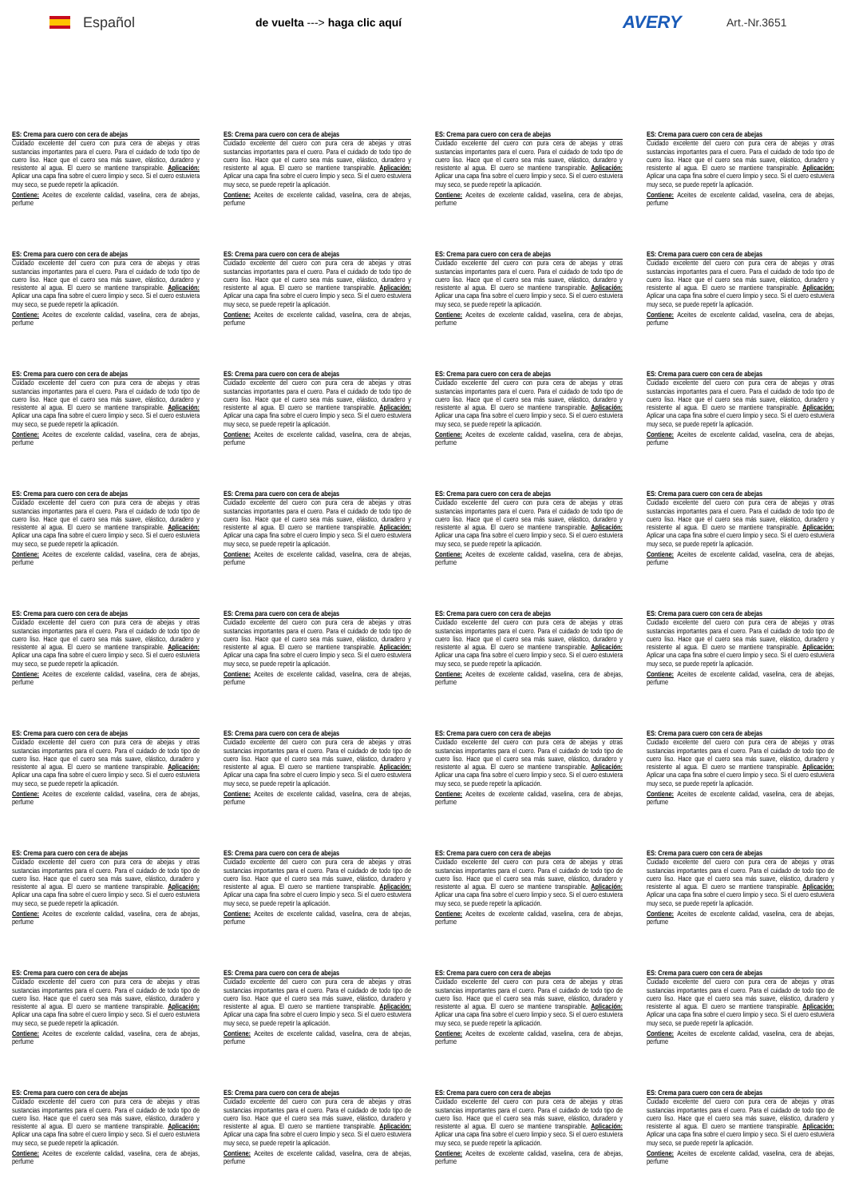Español
de vuelta ---> haga clic aquí
AVERY
Art.-Nr.3651
ES: Crema para cuero con cera de abejas
Cuidado excelente del cuero con pura cera de abejas y otras sustancias importantes para el cuero. Para el cuidado de todo tipo de cuero liso. Hace que el cuero sea más suave, elástico, duradero y resistente al agua. El cuero se mantiene transpirable. Aplicación: Aplicar una capa fina sobre el cuero limpio y seco. Si el cuero estuviera muy seco, se puede repetir la aplicación.
Contiene: Aceites de excelente calidad, vaselina, cera de abejas, perfume
ES: Crema para cuero con cera de abejas
Cuidado excelente del cuero con pura cera de abejas y otras sustancias importantes para el cuero. Para el cuidado de todo tipo de cuero liso. Hace que el cuero sea más suave, elástico, duradero y resistente al agua. El cuero se mantiene transpirable. Aplicación: Aplicar una capa fina sobre el cuero limpio y seco. Si el cuero estuviera muy seco, se puede repetir la aplicación.
Contiene: Aceites de excelente calidad, vaselina, cera de abejas, perfume
ES: Crema para cuero con cera de abejas
Cuidado excelente del cuero con pura cera de abejas y otras sustancias importantes para el cuero. Para el cuidado de todo tipo de cuero liso. Hace que el cuero sea más suave, elástico, duradero y resistente al agua. El cuero se mantiene transpirable. Aplicación: Aplicar una capa fina sobre el cuero limpio y seco. Si el cuero estuviera muy seco, se puede repetir la aplicación.
Contiene: Aceites de excelente calidad, vaselina, cera de abejas, perfume
ES: Crema para cuero con cera de abejas
Cuidado excelente del cuero con pura cera de abejas y otras sustancias importantes para el cuero. Para el cuidado de todo tipo de cuero liso. Hace que el cuero sea más suave, elástico, duradero y resistente al agua. El cuero se mantiene transpirable. Aplicación: Aplicar una capa fina sobre el cuero limpio y seco. Si el cuero estuviera muy seco, se puede repetir la aplicación.
Contiene: Aceites de excelente calidad, vaselina, cera de abejas, perfume
ES: Crema para cuero con cera de abejas
Cuidado excelente del cuero con pura cera de abejas y otras sustancias importantes para el cuero. Para el cuidado de todo tipo de cuero liso. Hace que el cuero sea más suave, elástico, duradero y resistente al agua. El cuero se mantiene transpirable. Aplicación: Aplicar una capa fina sobre el cuero limpio y seco. Si el cuero estuviera muy seco, se puede repetir la aplicación.
Contiene: Aceites de excelente calidad, vaselina, cera de abejas, perfume
ES: Crema para cuero con cera de abejas
Cuidado excelente del cuero con pura cera de abejas y otras sustancias importantes para el cuero. Para el cuidado de todo tipo de cuero liso. Hace que el cuero sea más suave, elástico, duradero y resistente al agua. El cuero se mantiene transpirable. Aplicación: Aplicar una capa fina sobre el cuero limpio y seco. Si el cuero estuviera muy seco, se puede repetir la aplicación.
Contiene: Aceites de excelente calidad, vaselina, cera de abejas, perfume
ES: Crema para cuero con cera de abejas
Cuidado excelente del cuero con pura cera de abejas y otras sustancias importantes para el cuero. Para el cuidado de todo tipo de cuero liso. Hace que el cuero sea más suave, elástico, duradero y resistente al agua. El cuero se mantiene transpirable. Aplicación: Aplicar una capa fina sobre el cuero limpio y seco. Si el cuero estuviera muy seco, se puede repetir la aplicación.
Contiene: Aceites de excelente calidad, vaselina, cera de abejas, perfume
ES: Crema para cuero con cera de abejas
Cuidado excelente del cuero con pura cera de abejas y otras sustancias importantes para el cuero. Para el cuidado de todo tipo de cuero liso. Hace que el cuero sea más suave, elástico, duradero y resistente al agua. El cuero se mantiene transpirable. Aplicación: Aplicar una capa fina sobre el cuero limpio y seco. Si el cuero estuviera muy seco, se puede repetir la aplicación.
Contiene: Aceites de excelente calidad, vaselina, cera de abejas, perfume
ES: Crema para cuero con cera de abejas
Cuidado excelente del cuero con pura cera de abejas y otras sustancias importantes para el cuero. Para el cuidado de todo tipo de cuero liso. Hace que el cuero sea más suave, elástico, duradero y resistente al agua. El cuero se mantiene transpirable. Aplicación: Aplicar una capa fina sobre el cuero limpio y seco. Si el cuero estuviera muy seco, se puede repetir la aplicación.
Contiene: Aceites de excelente calidad, vaselina, cera de abejas, perfume
ES: Crema para cuero con cera de abejas
Cuidado excelente del cuero con pura cera de abejas y otras sustancias importantes para el cuero. Para el cuidado de todo tipo de cuero liso. Hace que el cuero sea más suave, elástico, duradero y resistente al agua. El cuero se mantiene transpirable. Aplicación: Aplicar una capa fina sobre el cuero limpio y seco. Si el cuero estuviera muy seco, se puede repetir la aplicación.
Contiene: Aceites de excelente calidad, vaselina, cera de abejas, perfume
ES: Crema para cuero con cera de abejas
Cuidado excelente del cuero con pura cera de abejas y otras sustancias importantes para el cuero. Para el cuidado de todo tipo de cuero liso. Hace que el cuero sea más suave, elástico, duradero y resistente al agua. El cuero se mantiene transpirable. Aplicación: Aplicar una capa fina sobre el cuero limpio y seco. Si el cuero estuviera muy seco, se puede repetir la aplicación.
Contiene: Aceites de excelente calidad, vaselina, cera de abejas, perfume
ES: Crema para cuero con cera de abejas
Cuidado excelente del cuero con pura cera de abejas y otras sustancias importantes para el cuero. Para el cuidado de todo tipo de cuero liso. Hace que el cuero sea más suave, elástico, duradero y resistente al agua. El cuero se mantiene transpirable. Aplicación: Aplicar una capa fina sobre el cuero limpio y seco. Si el cuero estuviera muy seco, se puede repetir la aplicación.
Contiene: Aceites de excelente calidad, vaselina, cera de abejas, perfume
ES: Crema para cuero con cera de abejas
Cuidado excelente del cuero con pura cera de abejas y otras sustancias importantes para el cuero. Para el cuidado de todo tipo de cuero liso. Hace que el cuero sea más suave, elástico, duradero y resistente al agua. El cuero se mantiene transpirable. Aplicación: Aplicar una capa fina sobre el cuero limpio y seco. Si el cuero estuviera muy seco, se puede repetir la aplicación.
Contiene: Aceites de excelente calidad, vaselina, cera de abejas, perfume
ES: Crema para cuero con cera de abejas
Cuidado excelente del cuero con pura cera de abejas y otras sustancias importantes para el cuero. Para el cuidado de todo tipo de cuero liso. Hace que el cuero sea más suave, elástico, duradero y resistente al agua. El cuero se mantiene transpirable. Aplicación: Aplicar una capa fina sobre el cuero limpio y seco. Si el cuero estuviera muy seco, se puede repetir la aplicación.
Contiene: Aceites de excelente calidad, vaselina, cera de abejas, perfume
ES: Crema para cuero con cera de abejas
Cuidado excelente del cuero con pura cera de abejas y otras sustancias importantes para el cuero. Para el cuidado de todo tipo de cuero liso. Hace que el cuero sea más suave, elástico, duradero y resistente al agua. El cuero se mantiene transpirable. Aplicación: Aplicar una capa fina sobre el cuero limpio y seco. Si el cuero estuviera muy seco, se puede repetir la aplicación.
Contiene: Aceites de excelente calidad, vaselina, cera de abejas, perfume
ES: Crema para cuero con cera de abejas
Cuidado excelente del cuero con pura cera de abejas y otras sustancias importantes para el cuero. Para el cuidado de todo tipo de cuero liso. Hace que el cuero sea más suave, elástico, duradero y resistente al agua. El cuero se mantiene transpirable. Aplicación: Aplicar una capa fina sobre el cuero limpio y seco. Si el cuero estuviera muy seco, se puede repetir la aplicación.
Contiene: Aceites de excelente calidad, vaselina, cera de abejas, perfume
ES: Crema para cuero con cera de abejas
Cuidado excelente del cuero con pura cera de abejas y otras sustancias importantes para el cuero. Para el cuidado de todo tipo de cuero liso. Hace que el cuero sea más suave, elástico, duradero y resistente al agua. El cuero se mantiene transpirable. Aplicación: Aplicar una capa fina sobre el cuero limpio y seco. Si el cuero estuviera muy seco, se puede repetir la aplicación.
Contiene: Aceites de excelente calidad, vaselina, cera de abejas, perfume
ES: Crema para cuero con cera de abejas
Cuidado excelente del cuero con pura cera de abejas y otras sustancias importantes para el cuero. Para el cuidado de todo tipo de cuero liso. Hace que el cuero sea más suave, elástico, duradero y resistente al agua. El cuero se mantiene transpirable. Aplicación: Aplicar una capa fina sobre el cuero limpio y seco. Si el cuero estuviera muy seco, se puede repetir la aplicación.
Contiene: Aceites de excelente calidad, vaselina, cera de abejas, perfume
ES: Crema para cuero con cera de abejas
Cuidado excelente del cuero con pura cera de abejas y otras sustancias importantes para el cuero. Para el cuidado de todo tipo de cuero liso. Hace que el cuero sea más suave, elástico, duradero y resistente al agua. El cuero se mantiene transpirable. Aplicación: Aplicar una capa fina sobre el cuero limpio y seco. Si el cuero estuviera muy seco, se puede repetir la aplicación.
Contiene: Aceites de excelente calidad, vaselina, cera de abejas, perfume
ES: Crema para cuero con cera de abejas
Cuidado excelente del cuero con pura cera de abejas y otras sustancias importantes para el cuero. Para el cuidado de todo tipo de cuero liso. Hace que el cuero sea más suave, elástico, duradero y resistente al agua. El cuero se mantiene transpirable. Aplicación: Aplicar una capa fina sobre el cuero limpio y seco. Si el cuero estuviera muy seco, se puede repetir la aplicación.
Contiene: Aceites de excelente calidad, vaselina, cera de abejas, perfume
ES: Crema para cuero con cera de abejas
Cuidado excelente del cuero con pura cera de abejas y otras sustancias importantes para el cuero. Para el cuidado de todo tipo de cuero liso. Hace que el cuero sea más suave, elástico, duradero y resistente al agua. El cuero se mantiene transpirable. Aplicación: Aplicar una capa fina sobre el cuero limpio y seco. Si el cuero estuviera muy seco, se puede repetir la aplicación.
Contiene: Aceites de excelente calidad, vaselina, cera de abejas, perfume
ES: Crema para cuero con cera de abejas
Cuidado excelente del cuero con pura cera de abejas y otras sustancias importantes para el cuero. Para el cuidado de todo tipo de cuero liso. Hace que el cuero sea más suave, elástico, duradero y resistente al agua. El cuero se mantiene transpirable. Aplicación: Aplicar una capa fina sobre el cuero limpio y seco. Si el cuero estuviera muy seco, se puede repetir la aplicación.
Contiene: Aceites de excelente calidad, vaselina, cera de abejas, perfume
ES: Crema para cuero con cera de abejas
Cuidado excelente del cuero con pura cera de abejas y otras sustancias importantes para el cuero. Para el cuidado de todo tipo de cuero liso. Hace que el cuero sea más suave, elástico, duradero y resistente al agua. El cuero se mantiene transpirable. Aplicación: Aplicar una capa fina sobre el cuero limpio y seco. Si el cuero estuviera muy seco, se puede repetir la aplicación.
Contiene: Aceites de excelente calidad, vaselina, cera de abejas, perfume
ES: Crema para cuero con cera de abejas
Cuidado excelente del cuero con pura cera de abejas y otras sustancias importantes para el cuero. Para el cuidado de todo tipo de cuero liso. Hace que el cuero sea más suave, elástico, duradero y resistente al agua. El cuero se mantiene transpirable. Aplicación: Aplicar una capa fina sobre el cuero limpio y seco. Si el cuero estuviera muy seco, se puede repetir la aplicación.
Contiene: Aceites de excelente calidad, vaselina, cera de abejas, perfume
ES: Crema para cuero con cera de abejas
Cuidado excelente del cuero con pura cera de abejas y otras sustancias importantes para el cuero. Para el cuidado de todo tipo de cuero liso. Hace que el cuero sea más suave, elástico, duradero y resistente al agua. El cuero se mantiene transpirable. Aplicación: Aplicar una capa fina sobre el cuero limpio y seco. Si el cuero estuviera muy seco, se puede repetir la aplicación.
Contiene: Aceites de excelente calidad, vaselina, cera de abejas, perfume
ES: Crema para cuero con cera de abejas
Cuidado excelente del cuero con pura cera de abejas y otras sustancias importantes para el cuero. Para el cuidado de todo tipo de cuero liso. Hace que el cuero sea más suave, elástico, duradero y resistente al agua. El cuero se mantiene transpirable. Aplicación: Aplicar una capa fina sobre el cuero limpio y seco. Si el cuero estuviera muy seco, se puede repetir la aplicación.
Contiene: Aceites de excelente calidad, vaselina, cera de abejas, perfume
ES: Crema para cuero con cera de abejas
Cuidado excelente del cuero con pura cera de abejas y otras sustancias importantes para el cuero. Para el cuidado de todo tipo de cuero liso. Hace que el cuero sea más suave, elástico, duradero y resistente al agua. El cuero se mantiene transpirable. Aplicación: Aplicar una capa fina sobre el cuero limpio y seco. Si el cuero estuviera muy seco, se puede repetir la aplicación.
Contiene: Aceites de excelente calidad, vaselina, cera de abejas, perfume
ES: Crema para cuero con cera de abejas
Cuidado excelente del cuero con pura cera de abejas y otras sustancias importantes para el cuero. Para el cuidado de todo tipo de cuero liso. Hace que el cuero sea más suave, elástico, duradero y resistente al agua. El cuero se mantiene transpirable. Aplicación: Aplicar una capa fina sobre el cuero limpio y seco. Si el cuero estuviera muy seco, se puede repetir la aplicación.
Contiene: Aceites de excelente calidad, vaselina, cera de abejas, perfume
ES: Crema para cuero con cera de abejas
Cuidado excelente del cuero con pura cera de abejas y otras sustancias importantes para el cuero. Para el cuidado de todo tipo de cuero liso. Hace que el cuero sea más suave, elástico, duradero y resistente al agua. El cuero se mantiene transpirable. Aplicación: Aplicar una capa fina sobre el cuero limpio y seco. Si el cuero estuviera muy seco, se puede repetir la aplicación.
Contiene: Aceites de excelente calidad, vaselina, cera de abejas, perfume
ES: Crema para cuero con cera de abejas
Cuidado excelente del cuero con pura cera de abejas y otras sustancias importantes para el cuero. Para el cuidado de todo tipo de cuero liso. Hace que el cuero sea más suave, elástico, duradero y resistente al agua. El cuero se mantiene transpirable. Aplicación: Aplicar una capa fina sobre el cuero limpio y seco. Si el cuero estuviera muy seco, se puede repetir la aplicación.
Contiene: Aceites de excelente calidad, vaselina, cera de abejas, perfume
ES: Crema para cuero con cera de abejas
Cuidado excelente del cuero con pura cera de abejas y otras sustancias importantes para el cuero. Para el cuidado de todo tipo de cuero liso. Hace que el cuero sea más suave, elástico, duradero y resistente al agua. El cuero se mantiene transpirable. Aplicación: Aplicar una capa fina sobre el cuero limpio y seco. Si el cuero estuviera muy seco, se puede repetir la aplicación.
Contiene: Aceites de excelente calidad, vaselina, cera de abejas, perfume
ES: Crema para cuero con cera de abejas
Cuidado excelente del cuero con pura cera de abejas y otras sustancias importantes para el cuero. Para el cuidado de todo tipo de cuero liso. Hace que el cuero sea más suave, elástico, duradero y resistente al agua. El cuero se mantiene transpirable. Aplicación: Aplicar una capa fina sobre el cuero limpio y seco. Si el cuero estuviera muy seco, se puede repetir la aplicación.
Contiene: Aceites de excelente calidad, vaselina, cera de abejas, perfume
ES: Crema para cuero con cera de abejas
Cuidado excelente del cuero con pura cera de abejas y otras sustancias importantes para el cuero. Para el cuidado de todo tipo de cuero liso. Hace que el cuero sea más suave, elástico, duradero y resistente al agua. El cuero se mantiene transpirable. Aplicación: Aplicar una capa fina sobre el cuero limpio y seco. Si el cuero estuviera muy seco, se puede repetir la aplicación.
Contiene: Aceites de excelente calidad, vaselina, cera de abejas, perfume
ES: Crema para cuero con cera de abejas
Cuidado excelente del cuero con pura cera de abejas y otras sustancias importantes para el cuero. Para el cuidado de todo tipo de cuero liso. Hace que el cuero sea más suave, elástico, duradero y resistente al agua. El cuero se mantiene transpirable. Aplicación: Aplicar una capa fina sobre el cuero limpio y seco. Si el cuero estuviera muy seco, se puede repetir la aplicación.
Contiene: Aceites de excelente calidad, vaselina, cera de abejas, perfume
ES: Crema para cuero con cera de abejas
Cuidado excelente del cuero con pura cera de abejas y otras sustancias importantes para el cuero. Para el cuidado de todo tipo de cuero liso. Hace que el cuero sea más suave, elástico, duradero y resistente al agua. El cuero se mantiene transpirable. Aplicación: Aplicar una capa fina sobre el cuero limpio y seco. Si el cuero estuviera muy seco, se puede repetir la aplicación.
Contiene: Aceites de excelente calidad, vaselina, cera de abejas, perfume
ES: Crema para cuero con cera de abejas
Cuidado excelente del cuero con pura cera de abejas y otras sustancias importantes para el cuero. Para el cuidado de todo tipo de cuero liso. Hace que el cuero sea más suave, elástico, duradero y resistente al agua. El cuero se mantiene transpirable. Aplicación: Aplicar una capa fina sobre el cuero limpio y seco. Si el cuero estuviera muy seco, se puede repetir la aplicación.
Contiene: Aceites de excelente calidad, vaselina, cera de abejas, perfume